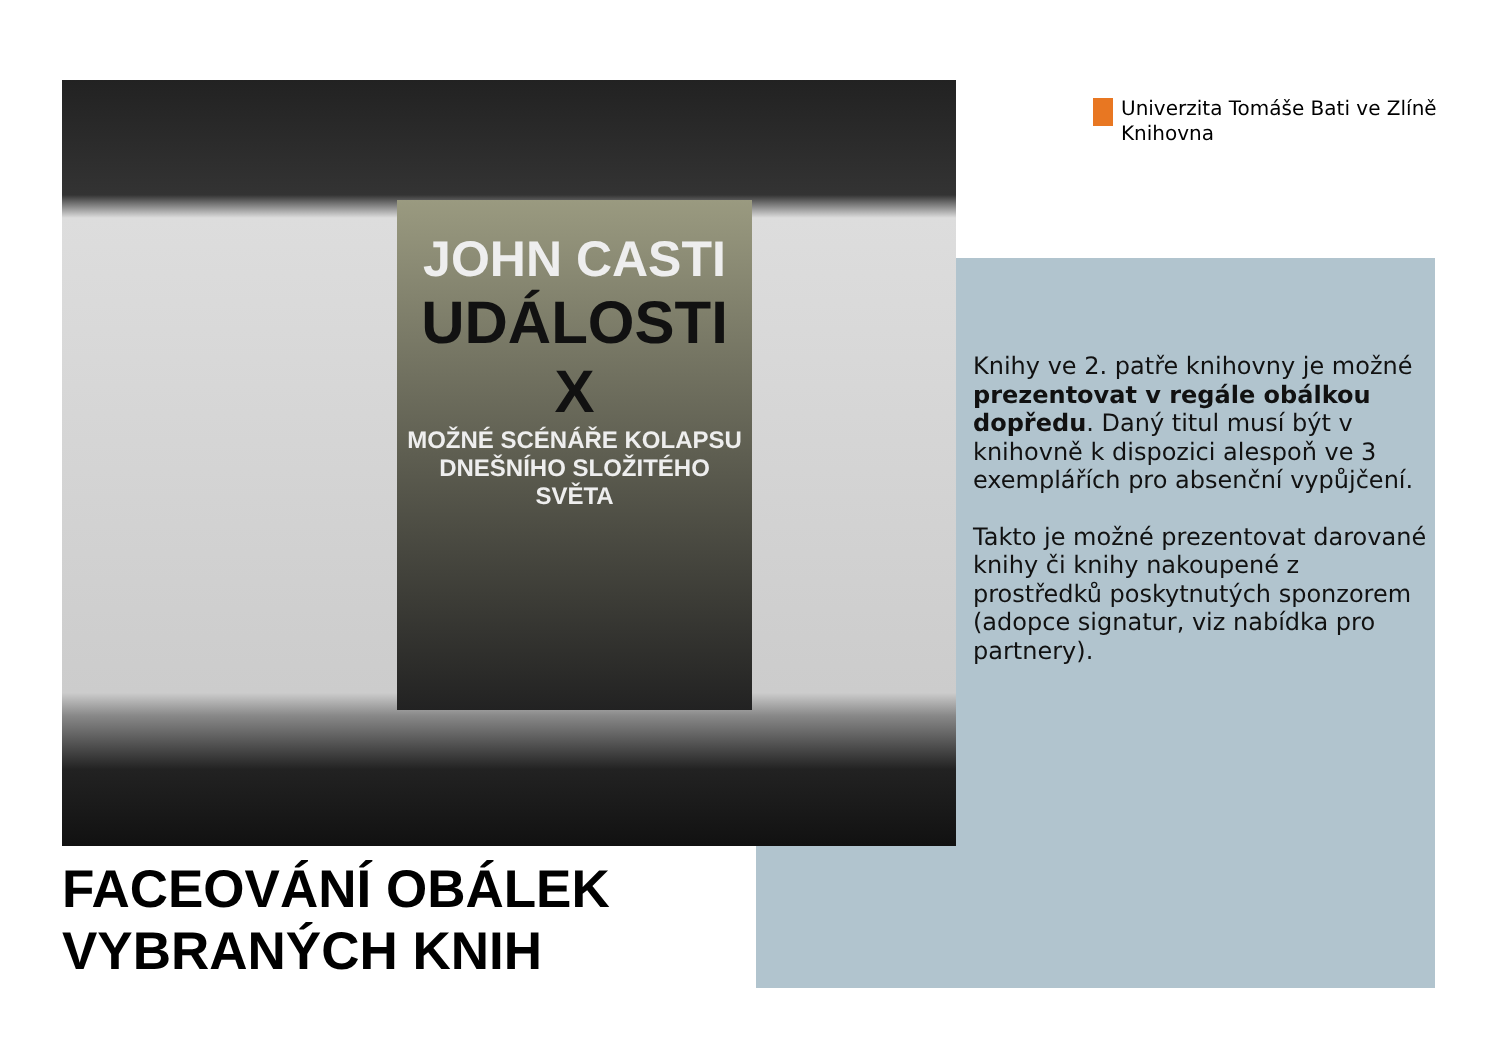JOHN CASTI
UDÁLOSTI X
MOŽNÉ SCÉNÁŘE KOLAPSU
DNEŠNÍHO SLOŽITÉHO
SVĚTA
Univerzita Tomáše Bati ve Zlíně
Knihovna
Knihy ve 2. patře knihovny je možné prezentovat v regále obálkou dopředu. Daný titul musí být v knihovně k dispozici alespoň ve 3 exemplářích pro absenční vypůjčení.
Takto je možné prezentovat darované knihy či knihy nakoupené z prostředků poskytnutých sponzorem (adopce signatur, viz nabídka pro partnery).
FACEOVÁNÍ OBÁLEK
VYBRANÝCH KNIH